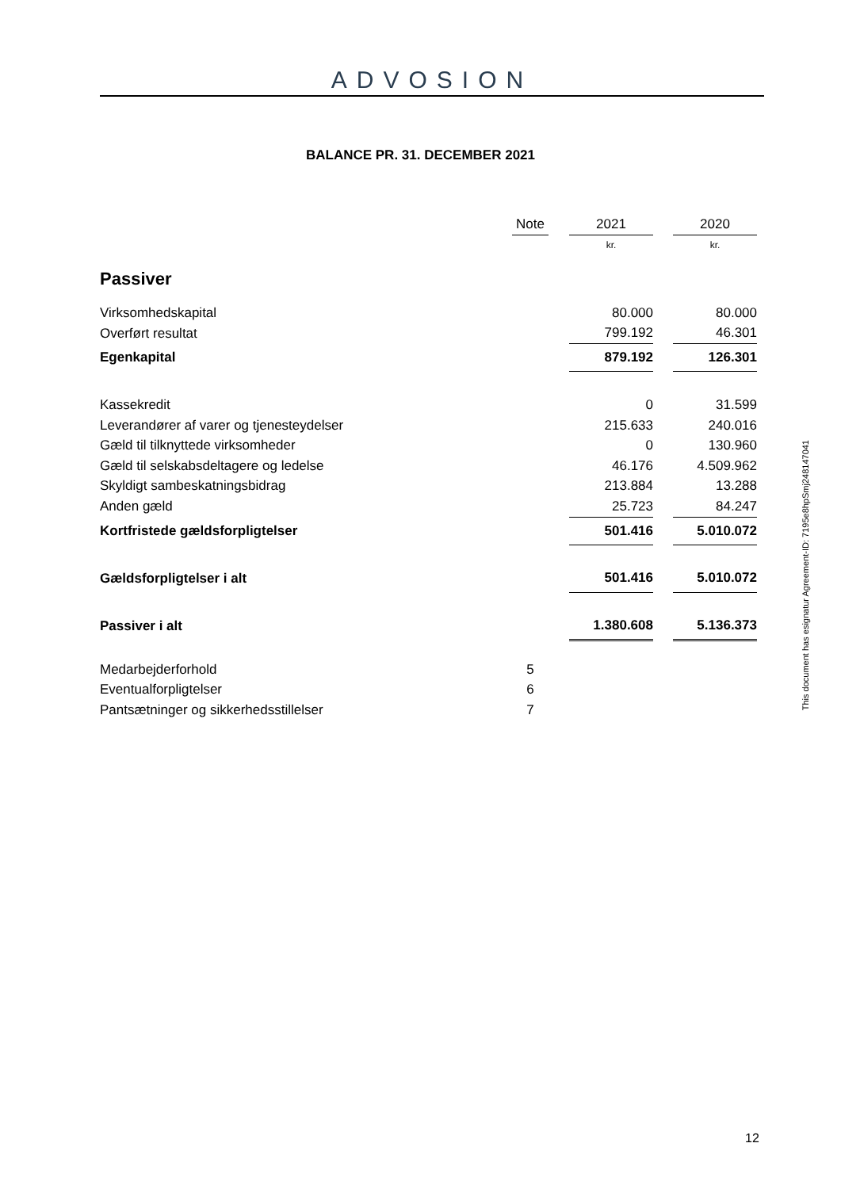ADVOSION
BALANCE PR. 31. DECEMBER 2021
| | Note | | 2021 | | 2020 |
| --- | --- | --- | --- | --- | --- |
| | | | kr. | | kr. |
| Passiver | | | | | |
| Virksomhedskapital | | | 80.000 | | 80.000 |
| Overført resultat | | | 799.192 | | 46.301 |
| Egenkapital | | | 879.192 | | 126.301 |
| Kassekredit | | | 0 | | 31.599 |
| Leverandører af varer og tjenesteydelser | | | 215.633 | | 240.016 |
| Gæld til tilknyttede virksomheder | | | 0 | | 130.960 |
| Gæld til selskabsdeltagere og ledelse | | | 46.176 | | 4.509.962 |
| Skyldigt sambeskatningsbidrag | | | 213.884 | | 13.288 |
| Anden gæld | | | 25.723 | | 84.247 |
| Kortfristede gældsforpligtelser | | | 501.416 | | 5.010.072 |
| Gældsforpligtelser i alt | | | 501.416 | | 5.010.072 |
| Passiver i alt | | | 1.380.608 | | 5.136.373 |
| Medarbejderforhold | 5 | | | | |
| Eventualforpligtelser | 6 | | | | |
| Pantsætninger og sikkerhedsstillelser | 7 | | | | |
This document has esignatur Agreement-ID: 7195e8hpSmj248147041
12